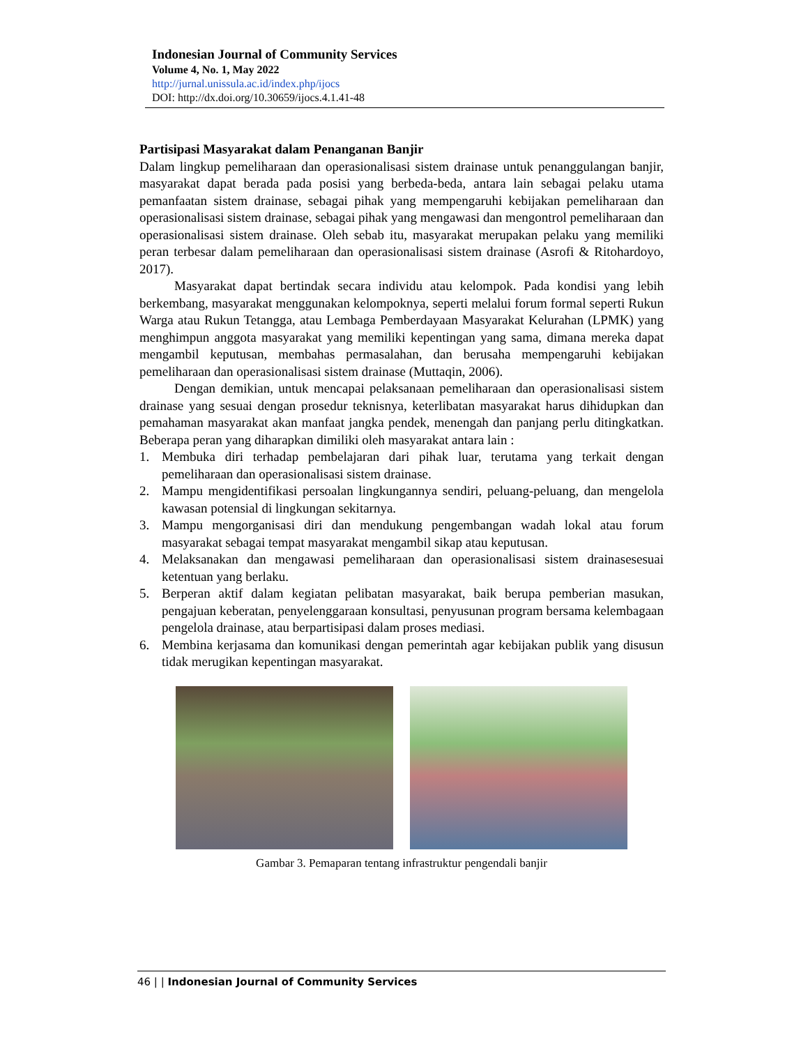Indonesian Journal of Community Services
Volume 4, No. 1, May 2022
http://jurnal.unissula.ac.id/index.php/ijocs
DOI: http://dx.doi.org/10.30659/ijocs.4.1.41-48
Partisipasi Masyarakat dalam Penanganan Banjir
Dalam lingkup pemeliharaan dan operasionalisasi sistem drainase untuk penanggulangan banjir, masyarakat dapat berada pada posisi yang berbeda-beda, antara lain sebagai pelaku utama pemanfaatan sistem drainase, sebagai pihak yang mempengaruhi kebijakan pemeliharaan dan operasionalisasi sistem drainase, sebagai pihak yang mengawasi dan mengontrol pemeliharaan dan operasionalisasi sistem drainase. Oleh sebab itu, masyarakat merupakan pelaku yang memiliki peran terbesar dalam pemeliharaan dan operasionalisasi sistem drainase (Asrofi & Ritohardoyo, 2017).
Masyarakat dapat bertindak secara individu atau kelompok. Pada kondisi yang lebih berkembang, masyarakat menggunakan kelompoknya, seperti melalui forum formal seperti Rukun Warga atau Rukun Tetangga, atau Lembaga Pemberdayaan Masyarakat Kelurahan (LPMK) yang menghimpun anggota masyarakat yang memiliki kepentingan yang sama, dimana mereka dapat mengambil keputusan, membahas permasalahan, dan berusaha mempengaruhi kebijakan pemeliharaan dan operasionalisasi sistem drainase (Muttaqin, 2006).
Dengan demikian, untuk mencapai pelaksanaan pemeliharaan dan operasionalisasi sistem drainase yang sesuai dengan prosedur teknisnya, keterlibatan masyarakat harus dihidupkan dan pemahaman masyarakat akan manfaat jangka pendek, menengah dan panjang perlu ditingkatkan. Beberapa peran yang diharapkan dimiliki oleh masyarakat antara lain :
1. Membuka diri terhadap pembelajaran dari pihak luar, terutama yang terkait dengan pemeliharaan dan operasionalisasi sistem drainase.
2. Mampu mengidentifikasi persoalan lingkungannya sendiri, peluang-peluang, dan mengelola kawasan potensial di lingkungan sekitarnya.
3. Mampu mengorganisasi diri dan mendukung pengembangan wadah lokal atau forum masyarakat sebagai tempat masyarakat mengambil sikap atau keputusan.
4. Melaksanakan dan mengawasi pemeliharaan dan operasionalisasi sistem drainasesesuai ketentuan yang berlaku.
5. Berperan aktif dalam kegiatan pelibatan masyarakat, baik berupa pemberian masukan, pengajuan keberatan, penyelenggaraan konsultasi, penyusunan program bersama kelembagaan pengelola drainase, atau berpartisipasi dalam proses mediasi.
6. Membina kerjasama dan komunikasi dengan pemerintah agar kebijakan publik yang disusun tidak merugikan kepentingan masyarakat.
Gambar 3. Pemaparan tentang infrastruktur pengendali banjir
46 | | Indonesian Journal of Community Services